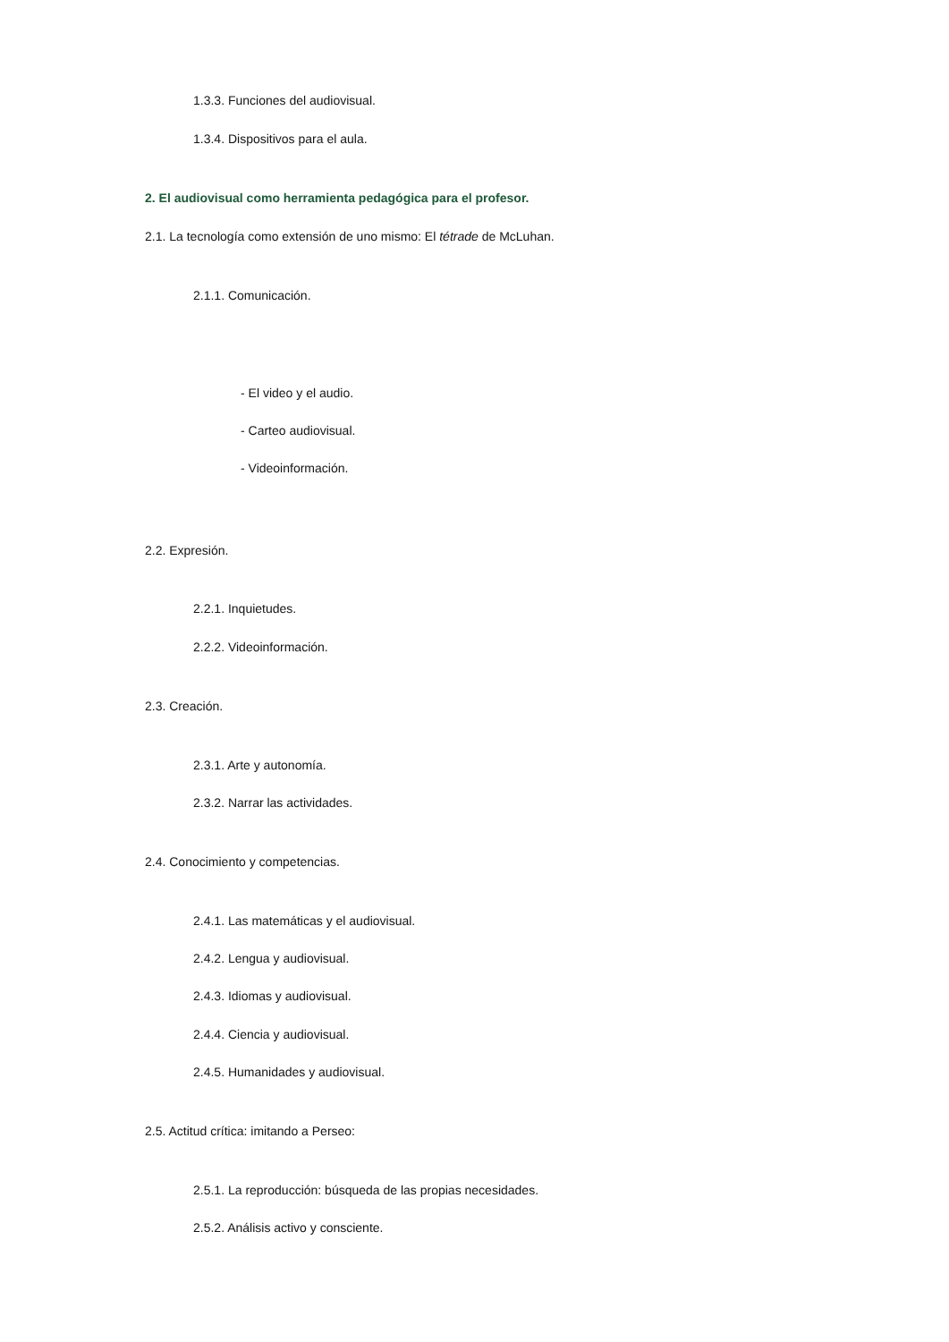1.3.3. Funciones del audiovisual.
1.3.4. Dispositivos para el aula.
2. El audiovisual como herramienta pedagógica para el profesor.
2.1. La tecnología como extensión de uno mismo: El tétrade de McLuhan.
2.1.1. Comunicación.
- El video y el audio.
- Carteo audiovisual.
- Videoinformación.
2.2. Expresión.
2.2.1. Inquietudes.
2.2.2. Videoinformación.
2.3. Creación.
2.3.1. Arte y autonomía.
2.3.2. Narrar las actividades.
2.4. Conocimiento y competencias.
2.4.1. Las matemáticas y el audiovisual.
2.4.2. Lengua y audiovisual.
2.4.3. Idiomas y audiovisual.
2.4.4. Ciencia y audiovisual.
2.4.5. Humanidades y audiovisual.
2.5. Actitud crítica: imitando a Perseo:
2.5.1. La reproducción: búsqueda de las propias necesidades.
2.5.2. Análisis activo y consciente.